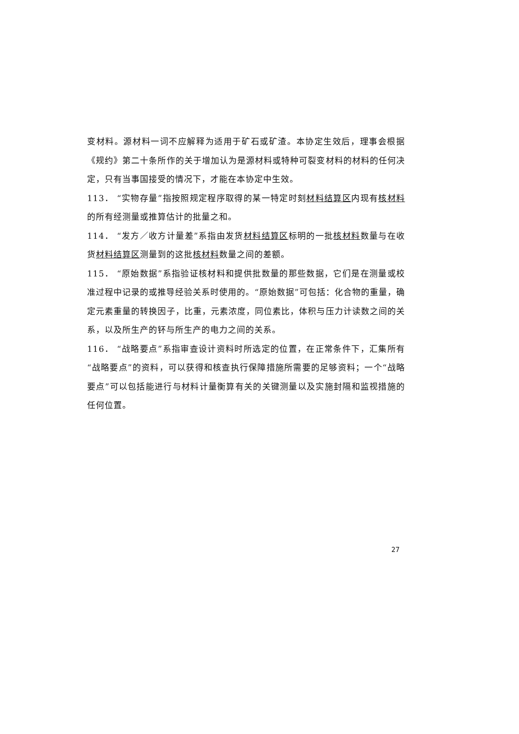变材料。源材料一词不应解释为适用于矿石或矿渣。本协定生效后，理事会根据《规约》第二十条所作的关于增加认为是源材料或特种可裂变材料的材料的任何决定，只有当事国接受的情况下，才能在本协定中生效。
113． “实物存量”指按照规定程序取得的某一特定时刻材料结算区内现有核材料的所有经测量或推算估计的批量之和。
114． “发方／收方计量差”系指由发货材料结算区标明的一批核材料数量与在收货材料结算区测量到的这批核材料数量之间的差额。
115． “原始数据”系指验证核材料和提供批数量的那些数据，它们是在测量或校准过程中记录的或推导经验关系时使用的。“原始数据”可包括：化合物的重量，确定元素重量的转换因子，比重，元素浓度，同位素比，体积与压力计读数之间的关系，以及所生产的钚与所生产的电力之间的关系。
116． “战略要点”系指审查设计资料时所选定的位置，在正常条件下，汇集所有“战略要点”的资料，可以获得和核查执行保障措施所需要的足够资料；一个“战略要点”可以包括能进行与材料计量衡算有关的关键测量以及实施封隔和监视措施的任何位置。
27